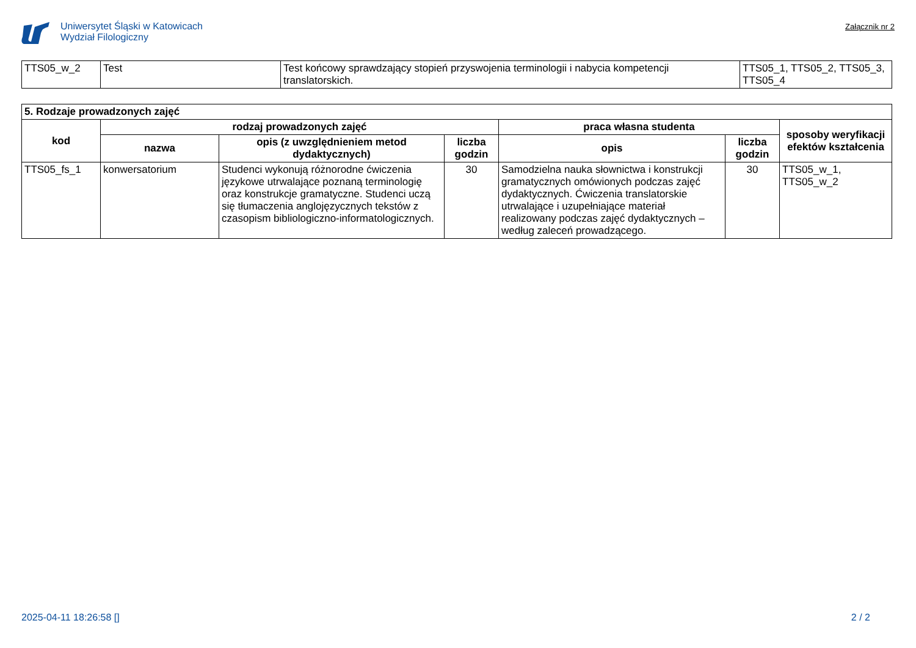Uniwersytet Śląski w Katowicach
Wydział Filologiczny
Załącznik nr 2
| TTS05_w_2 | Test | Test końcowy sprawdzający stopień przyswojenia terminologii i nabycia kompetencji translatorskich. | TTS05_1, TTS05_2, TTS05_3, TTS05_4 |
| 5. Rodzaje prowadzonych zajęć | | | | | | |
| --- | --- | --- | --- | --- | --- | --- |
| kod | rodzaj prowadzonych zajęć | | | praca własna studenta | | sposoby weryfikacji efektów kształcenia |
| | nazwa | opis (z uwzględnieniem metod dydaktycznych) | liczba godzin | opis | liczba godzin | |
| TTS05_fs_1 | konwersatorium | Studenci wykonują różnorodne ćwiczenia językowe utrwalające poznaną terminologię oraz konstrukcje gramatyczne. Studenci uczą się tłumaczenia anglojęzycznych tekstów z czasopism bibliologiczno-informatologicznych. | 30 | Samodzielna nauka słownictwa i konstrukcji gramatycznych omówionych podczas zajęć dydaktycznych. Ćwiczenia translatorskie utrwalające i uzupełniające materiał realizowany podczas zajęć dydaktycznych – według zaleceń prowadzącego. | 30 | TTS05_w_1, TTS05_w_2 |
2025-04-11 18:26:58 [] 2 / 2